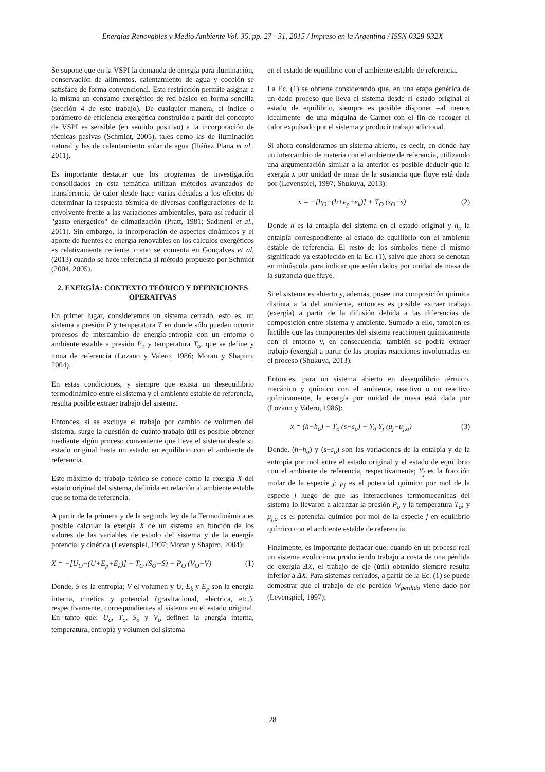Energías Renovables y Medio Ambiente Vol. 35, pp. 27 - 31, 2015 / Impreso en la Argentina / ISSN 0328-932X
Se supone que en la VSPI la demanda de energía para iluminación, conservación de alimentos, calentamiento de agua y cocción se satisface de forma convencional. Esta restricción permite asignar a la misma un consumo exergético de red básico en forma sencilla (sección 4 de este trabajo). De cualquier manera, el índice o parámetro de eficiencia exergética construido a partir del concepto de VSPI es sensible (en sentido positivo) a la incorporación de técnicas pasivas (Schmidt, 2005), tales como las de iluminación natural y las de calentamiento solar de agua (Ibáñez Plana et al., 2011).
Es importante destacar que los programas de investigación consolidados en esta temática utilizan métodos avanzados de transferencia de calor desde hace varias décadas a los efectos de determinar la respuesta térmica de diversas configuraciones de la envolvente frente a las variaciones ambientales, para así reducir el "gasto energético" de climatización (Pratt, 1981; Sadineni et al., 2011). Sin embargo, la incorporación de aspectos dinámicos y el aporte de fuentes de energía renovables en los cálculos exergéticos es relativamente reciente, como se comenta en Gonçalves et al. (2013) cuando se hace referencia al método propuesto por Schmidt (2004, 2005).
2. EXERGÍA: CONTEXTO TEÓRICO Y DEFINICIONES OPERATIVAS
En primer lugar, consideremos un sistema cerrado, esto es, un sistema a presión P y temperatura T en donde sólo pueden ocurrir procesos de intercambio de energía-entropía con un entorno o ambiente estable a presión P<sub>o</sub> y temperatura T<sub>o</sub>, que se define y toma de referencia (Lozano y Valero, 1986; Moran y Shapiro, 2004).
En estas condiciones, y siempre que exista un desequilibrio termodinámico entre el sistema y el ambiente estable de referencia, resulta posible extraer trabajo del sistema.
Entonces, si se excluye el trabajo por cambio de volumen del sistema, surge la cuestión de cuánto trabajo útil es posible obtener mediante algún proceso conveniente que lleve el sistema desde su estado original hasta un estado en equilibrio con el ambiente de referencia.
Este máximo de trabajo teórico se conoce como la exergía X del estado original del sistema, definida en relación al ambiente estable que se toma de referencia.
A partir de la primera y de la segunda ley de la Termodinámica es posible calcular la exergía X de un sistema en función de los valores de las variables de estado del sistema y de la energía potencial y cinética (Levenspiel, 1997; Moran y Shapiro, 2004):
X = −[U<sub>O</sub>−(U+E<sub>p</sub>+E<sub>k</sub>)] + T<sub>O</sub> (S<sub>O</sub>−S) − P<sub>O</sub> (V<sub>O</sub>−V) (1)
Donde, S es la entropía; V el volumen y U, E<sub>k</sub> y E<sub>p</sub> son la energía interna, cinética y potencial (gravitacional, eléctrica, etc.), respectivamente, correspondientes al sistema en el estado original. En tanto que: U<sub>o</sub>, T<sub>o</sub>, S<sub>o</sub> y V<sub>o</sub> definen la energía interna, temperatura, entropía y volumen del sistema
en el estado de equilibrio con el ambiente estable de referencia.
La Ec. (1) se obtiene considerando que, en una etapa genérica de un dado proceso que lleva el sistema desde el estado original al estado de equilibrio, siempre es posible disponer –al menos idealmente- de una máquina de Carnot con el fin de recoger el calor expulsado por el sistema y producir trabajo adicional.
Si ahora consideramos un sistema abierto, es decir, en donde hay un intercambio de materia con el ambiente de referencia, utilizando una argumentación similar a la anterior es posible deducir que la exergía x por unidad de masa de la sustancia que fluye está dada por (Levenspiel, 1997; Shukuya, 2013):
x = −[h<sub>O</sub>−(h+e<sub>p</sub>+e<sub>k</sub>)] + T<sub>O</sub> (s<sub>O</sub>−s) (2)
Donde h es la entalpía del sistema en el estado original y h<sub>o</sub> la entalpía correspondiente al estado de equilibrio con el ambiente estable de referencia. El resto de los símbolos tiene el mismo significado ya establecido en la Ec. (1), salvo que ahora se denotan en minúscula para indicar que están dados por unidad de masa de la sustancia que fluye.
Si el sistema es abierto y, además, posee una composición química distinta a la del ambiente, entonces es posible extraer trabajo (exergía) a partir de la difusión debida a las diferencias de composición entre sistema y ambiente. Sumado a ello, también es factible que las componentes del sistema reaccionen químicamente con el entorno y, en consecuencia, también se podría extraer trabajo (exergía) a partir de las propias reacciones involucradas en el proceso (Shukuya, 2013).
Entonces, para un sistema abierto en desequilibrio térmico, mecánico y químico con el ambiente, reactivo o no reactivo químicamente, la exergía por unidad de masa está dada por (Lozano y Valero, 1986):
x = (h−h<sub>o</sub>) − T<sub>o</sub> (s−s<sub>o</sub>) + ∑<sub>j</sub> Y<sub>j</sub> (μ<sub>j</sub>−u<sub>j,o</sub>) (3)
Donde, (h−h<sub>o</sub>) y (s−s<sub>o</sub>) son las variaciones de la entalpía y de la entropía por mol entre el estado original y el estado de equilibrio con el ambiente de referencia, respectivamente; Y<sub>j</sub> es la fracción molar de la especie j; μ<sub>j</sub> es el potencial químico por mol de la especie j luego de que las interacciones termomecánicas del sistema lo llevaron a alcanzar la presión P<sub>o</sub> y la temperatura T<sub>o</sub>; y μ<sub>j,o</sub> es el potencial químico por mol de la especie j en equilibrio químico con el ambiente estable de referencia.
Finalmente, es importante destacar que: cuando en un proceso real un sistema evoluciona produciendo trabajo a costa de una pérdida de exergía ΔX, el trabajo de eje (útil) obtenido siempre resulta inferior a ΔX. Para sistemas cerrados, a partir de la Ec. (1) se puede demostrar que el trabajo de eje perdido W<sub>perdido</sub> viene dado por (Levenspiel, 1997):
28